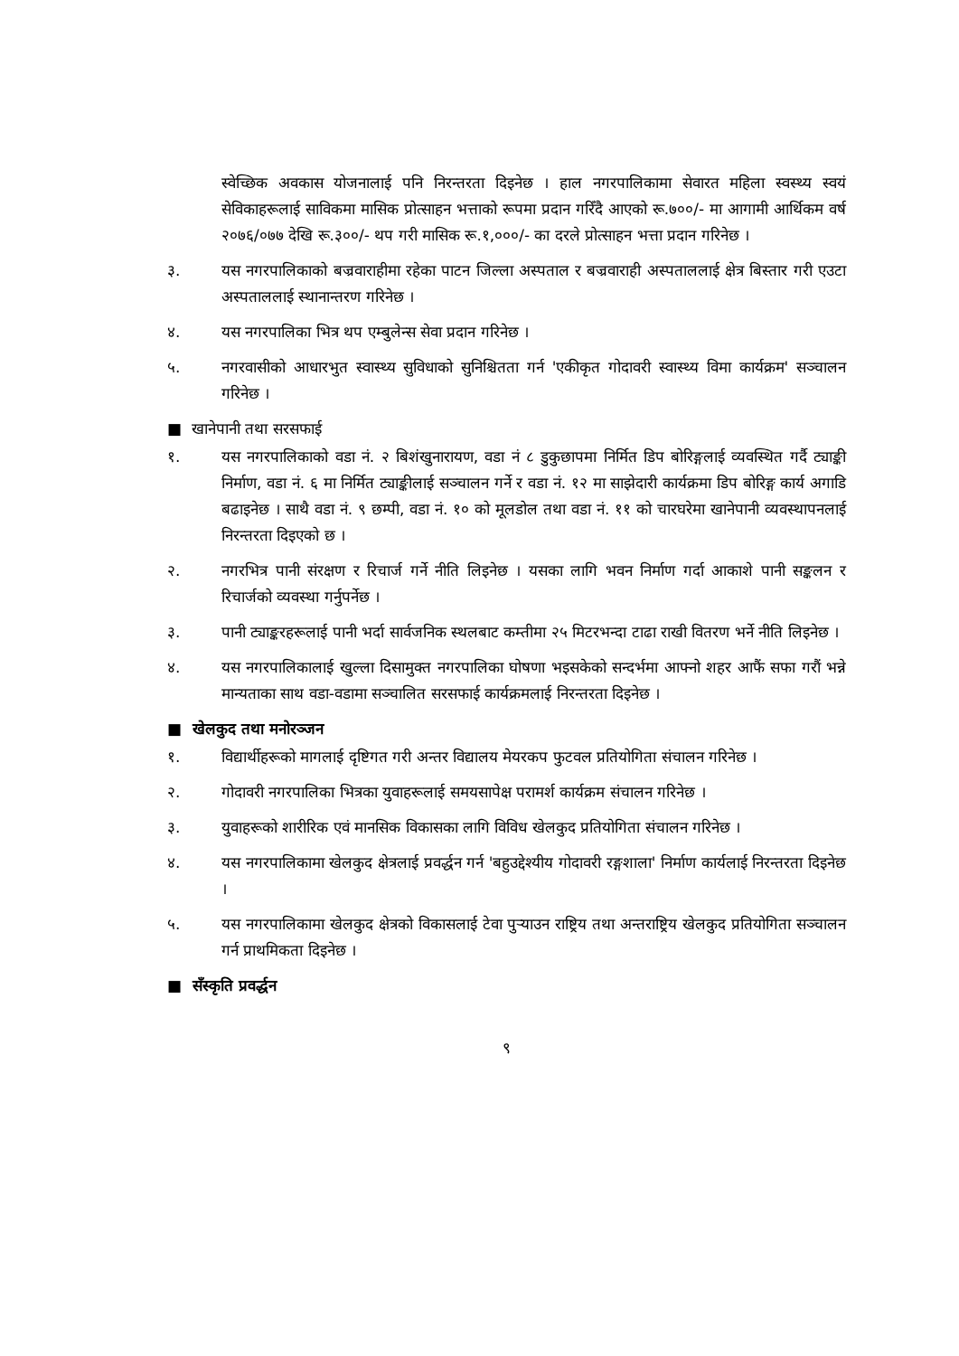स्वेच्छिक अवकास योजनालाई पनि निरन्तरता दिइनेछ । हाल नगरपालिकामा सेवारत महिला स्वस्थ्य स्वयं सेविकाहरूलाई साविकमा मासिक प्रोत्साहन भत्ताको रूपमा प्रदान गरिँदै आएको रू.७००/- मा आगामी आर्थिकम वर्ष २०७६/०७७ देखि रू.३००/- थप गरी मासिक रू.१,०००/- का दरले प्रोत्साहन भत्ता प्रदान गरिनेछ ।
३. यस नगरपालिकाको बज्रवाराहीमा रहेका पाटन जिल्ला अस्पताल र बज्रवाराही अस्पताललाई क्षेत्र बिस्तार गरी एउटा अस्पताललाई स्थानान्तरण गरिनेछ ।
४. यस नगरपालिका भित्र थप एम्बुलेन्स सेवा प्रदान गरिनेछ ।
५. नगरवासीको आधारभुत स्वास्थ्य सुविधाको सुनिश्चितता गर्न 'एकीकृत गोदावरी स्वास्थ्य विमा कार्यक्रम' सञ्चालन गरिनेछ ।
■ खानेपानी तथा सरसफाई
१. यस नगरपालिकाको वडा नं. २ बिशंखुनारायण, वडा नं ८ डुकुछापमा निर्मित डिप बोरिङ्गलाई व्यवस्थित गर्दै ट्याङ्की निर्माण, वडा नं. ६ मा निर्मित ट्याङ्कीलाई सञ्चालन गर्ने र वडा नं. १२ मा साझेदारी कार्यक्रमा डिप बोरिङ्ग कार्य अगाडि बढाइनेछ । साथै वडा नं. ९ छम्पी, वडा नं. १० को मूलडोल तथा वडा नं. ११ को चारघरेमा खानेपानी व्यवस्थापनलाई निरन्तरता दिइएको छ ।
२. नगरभित्र पानी संरक्षण र रिचार्ज गर्ने नीति लिइनेछ । यसका लागि भवन निर्माण गर्दा आकाशे पानी सङ्कलन र रिचार्जको व्यवस्था गर्नुपर्नेछ ।
३. पानी ट्याङ्करहरूलाई पानी भर्दा सार्वजनिक स्थलबाट कम्तीमा २५ मिटरभन्दा टाढा राखी वितरण भर्ने नीति लिइनेछ ।
४. यस नगरपालिकालाई खुल्ला दिसामुक्त नगरपालिका घोषणा भइसकेको सन्दर्भमा आफ्नो शहर आफैं सफा गरौं भन्ने मान्यताका साथ वडा-वडामा सञ्चालित सरसफाई कार्यक्रमलाई निरन्तरता दिइनेछ ।
■ खेलकुद तथा मनोरञ्जन
१. विद्यार्थीहरूको मागलाई दृष्टिगत गरी अन्तर विद्यालय मेयरकप फुटवल प्रतियोगिता संचालन गरिनेछ ।
२. गोदावरी नगरपालिका भित्रका युवाहरूलाई समयसापेक्ष परामर्श कार्यक्रम संचालन गरिनेछ ।
३. युवाहरूको शारीरिक एवं मानसिक विकासका लागि विविध खेलकुद प्रतियोगिता संचालन गरिनेछ ।
४. यस नगरपालिकामा खेलकुद क्षेत्रलाई प्रवर्द्धन गर्न 'बहुउद्देश्यीय गोदावरी रङ्गशाला' निर्माण कार्यलाई निरन्तरता दिइनेछ ।
५. यस नगरपालिकामा खेलकुद क्षेत्रको विकासलाई टेवा पुऱ्याउन राष्ट्रिय तथा अन्तराष्ट्रिय खेलकुद प्रतियोगिता सञ्चालन गर्न प्राथमिकता दिइनेछ ।
■ सँस्कृति प्रवर्द्धन
९